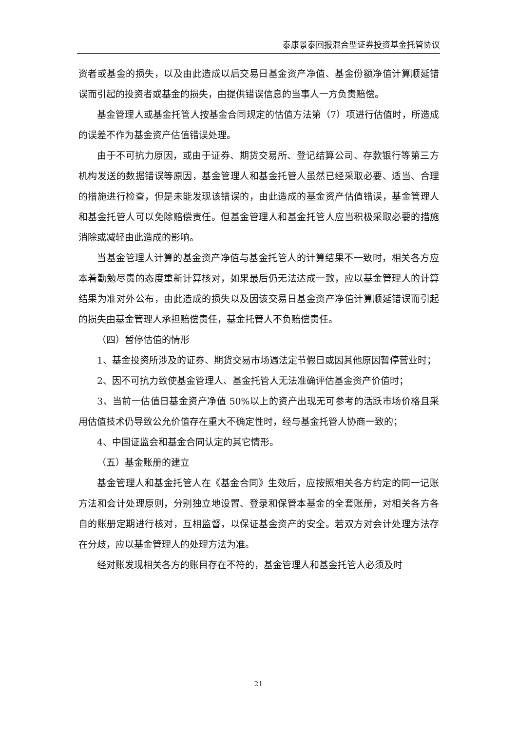泰康景泰回报混合型证券投资基金托管协议
资者或基金的损失，以及由此造成以后交易日基金资产净值、基金份额净值计算顺延错误而引起的投资者或基金的损失，由提供错误信息的当事人一方负责赔偿。
基金管理人或基金托管人按基金合同规定的估值方法第（7）项进行估值时，所造成的误差不作为基金资产估值错误处理。
由于不可抗力原因，或由于证券、期货交易所、登记结算公司、存款银行等第三方机构发送的数据错误等原因，基金管理人和基金托管人虽然已经采取必要、适当、合理的措施进行检查，但是未能发现该错误的，由此造成的基金资产估值错误，基金管理人和基金托管人可以免除赔偿责任。但基金管理人和基金托管人应当积极采取必要的措施消除或减轻由此造成的影响。
当基金管理人计算的基金资产净值与基金托管人的计算结果不一致时，相关各方应本着勤勉尽责的态度重新计算核对，如果最后仍无法达成一致，应以基金管理人的计算结果为准对外公布，由此造成的损失以及因该交易日基金资产净值计算顺延错误而引起的损失由基金管理人承担赔偿责任，基金托管人不负赔偿责任。
（四）暂停估值的情形
1、基金投资所涉及的证券、期货交易市场遇法定节假日或因其他原因暂停营业时；
2、因不可抗力致使基金管理人、基金托管人无法准确评估基金资产价值时；
3、当前一估值日基金资产净值 50%以上的资产出现无可参考的活跃市场价格且采用估值技术仍导致公允价值存在重大不确定性时，经与基金托管人协商一致的；
4、中国证监会和基金合同认定的其它情形。
（五）基金账册的建立
基金管理人和基金托管人在《基金合同》生效后，应按照相关各方约定的同一记账方法和会计处理原则，分别独立地设置、登录和保管本基金的全套账册，对相关各方各自的账册定期进行核对，互相监督，以保证基金资产的安全。若双方对会计处理方法存在分歧，应以基金管理人的处理方法为准。
经对账发现相关各方的账目存在不符的，基金管理人和基金托管人必须及时
21